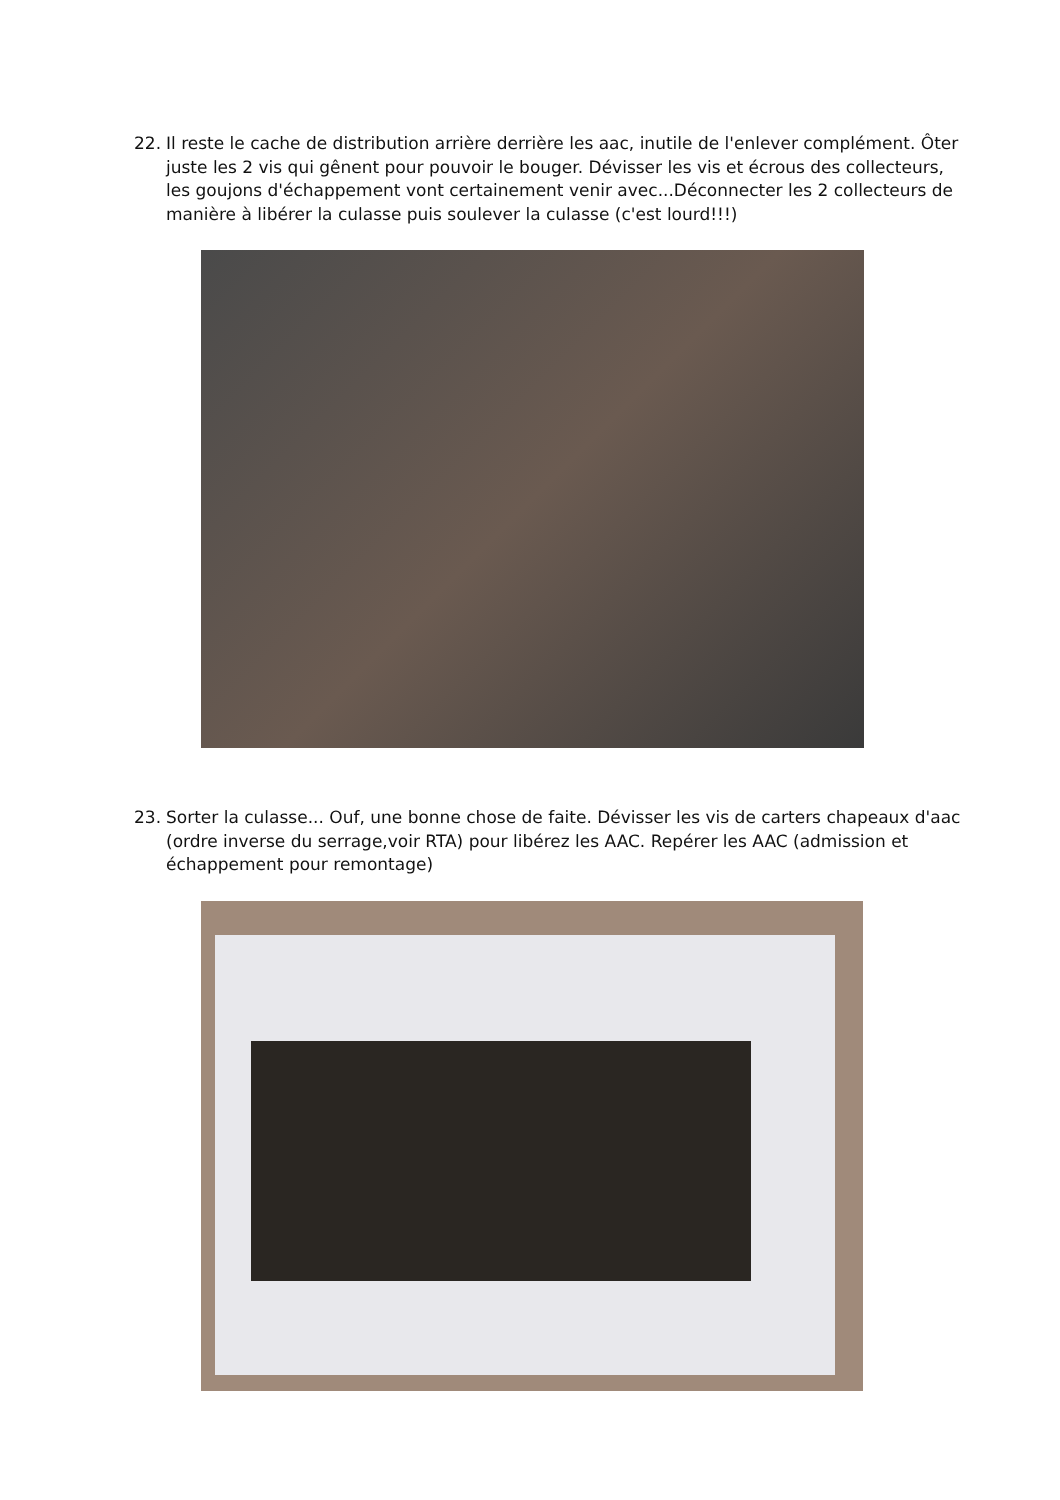22. Il reste le cache de distribution arrière derrière les aac, inutile de l'enlever complément. Ôter juste les 2 vis qui gênent pour pouvoir le bouger. Dévisser les vis et écrous des collecteurs, les goujons d'échappement vont certainement venir avec...Déconnecter les 2 collecteurs de manière à libérer la culasse puis soulever la culasse (c'est lourd!!!)
23. Sorter la culasse... Ouf, une bonne chose de faite. Dévisser les vis de carters chapeaux d'aac (ordre inverse du serrage,voir RTA) pour libérez les AAC. Repérer les AAC (admission et échappement pour remontage)